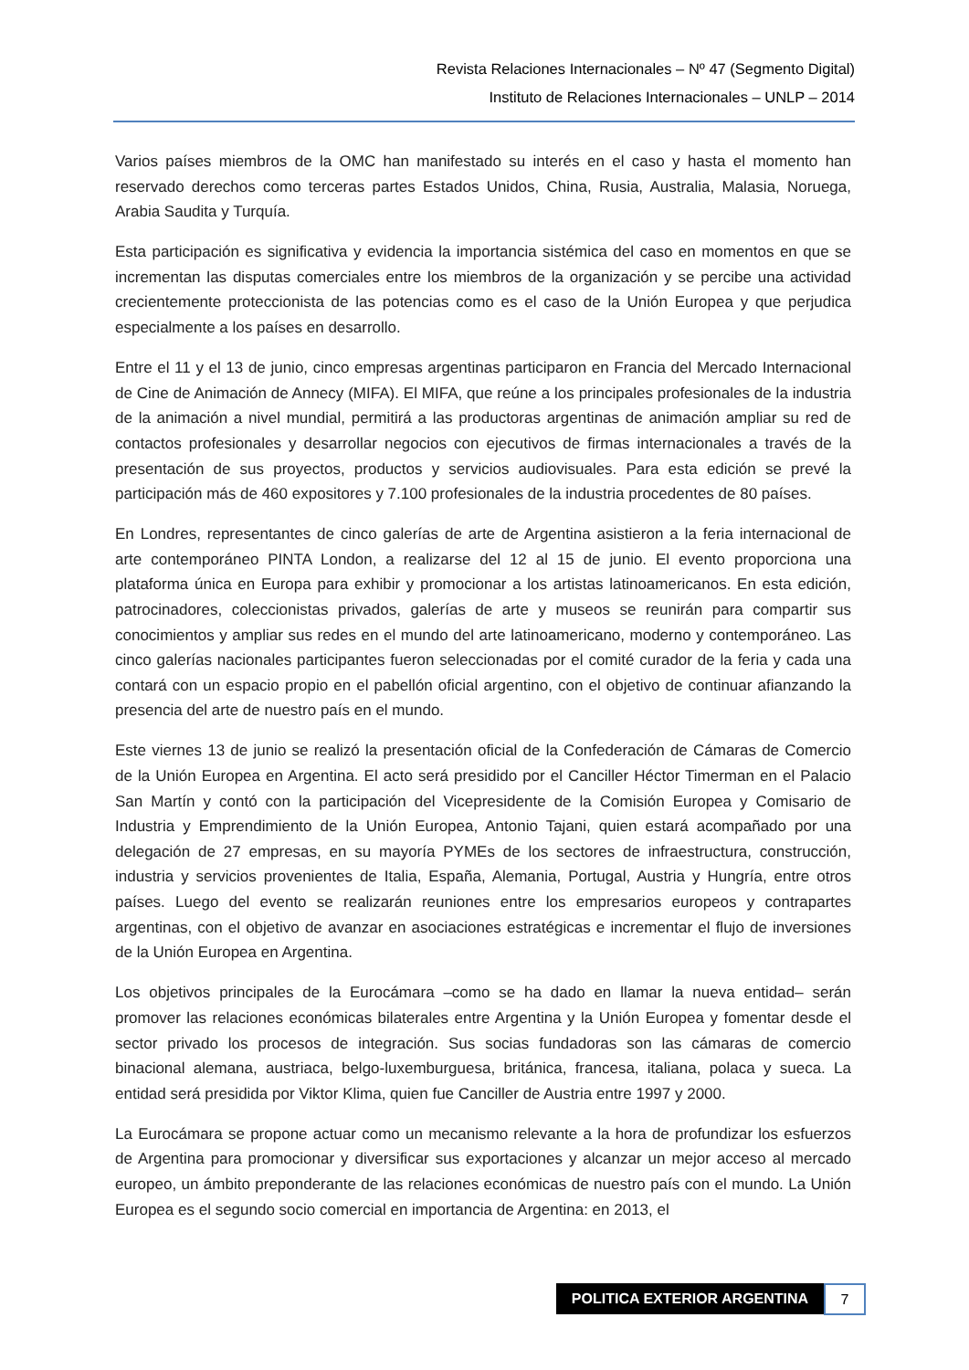Revista Relaciones Internacionales – Nº 47 (Segmento Digital)
Instituto de Relaciones Internacionales – UNLP – 2014
Varios países miembros de la OMC han manifestado su interés en el caso y hasta el momento han reservado derechos como terceras partes Estados Unidos, China, Rusia, Australia, Malasia, Noruega, Arabia Saudita y Turquía.
Esta participación es significativa y evidencia la importancia sistémica del caso en momentos en que se incrementan las disputas comerciales entre los miembros de la organización y se percibe una actividad crecientemente proteccionista de las potencias como es el caso de la Unión Europea y que perjudica especialmente a los países en desarrollo.
Entre el 11 y el 13 de junio, cinco empresas argentinas participaron en Francia del Mercado Internacional de Cine de Animación de Annecy (MIFA). El MIFA, que reúne a los principales profesionales de la industria de la animación a nivel mundial, permitirá a las productoras argentinas de animación ampliar su red de contactos profesionales y desarrollar negocios con ejecutivos de firmas internacionales a través de la presentación de sus proyectos, productos y servicios audiovisuales. Para esta edición se prevé la participación más de 460 expositores y 7.100 profesionales de la industria procedentes de 80 países.
En Londres, representantes de cinco galerías de arte de Argentina asistieron a la feria internacional de arte contemporáneo PINTA London, a realizarse del 12 al 15 de junio. El evento proporciona una plataforma única en Europa para exhibir y promocionar a los artistas latinoamericanos. En esta edición, patrocinadores, coleccionistas privados, galerías de arte y museos se reunirán para compartir sus conocimientos y ampliar sus redes en el mundo del arte latinoamericano, moderno y contemporáneo. Las cinco galerías nacionales participantes fueron seleccionadas por el comité curador de la feria y cada una contará con un espacio propio en el pabellón oficial argentino, con el objetivo de continuar afianzando la presencia del arte de nuestro país en el mundo.
Este viernes 13 de junio se realizó la presentación oficial de la Confederación de Cámaras de Comercio de la Unión Europea en Argentina. El acto será presidido por el Canciller Héctor Timerman en el Palacio San Martín y contó con la participación del Vicepresidente de la Comisión Europea y Comisario de Industria y Emprendimiento de la Unión Europea, Antonio Tajani, quien estará acompañado por una delegación de 27 empresas, en su mayoría PYMEs de los sectores de infraestructura, construcción, industria y servicios provenientes de Italia, España, Alemania, Portugal, Austria y Hungría, entre otros países. Luego del evento se realizarán reuniones entre los empresarios europeos y contrapartes argentinas, con el objetivo de avanzar en asociaciones estratégicas e incrementar el flujo de inversiones de la Unión Europea en Argentina.
Los objetivos principales de la Eurocámara –como se ha dado en llamar la nueva entidad– serán promover las relaciones económicas bilaterales entre Argentina y la Unión Europea y fomentar desde el sector privado los procesos de integración. Sus socias fundadoras son las cámaras de comercio binacional alemana, austriaca, belgo-luxemburguesa, británica, francesa, italiana, polaca y sueca. La entidad será presidida por Viktor Klima, quien fue Canciller de Austria entre 1997 y 2000.
La Eurocámara se propone actuar como un mecanismo relevante a la hora de profundizar los esfuerzos de Argentina para promocionar y diversificar sus exportaciones y alcanzar un mejor acceso al mercado europeo, un ámbito preponderante de las relaciones económicas de nuestro país con el mundo. La Unión Europea es el segundo socio comercial en importancia de Argentina: en 2013, el
POLITICA EXTERIOR ARGENTINA
7